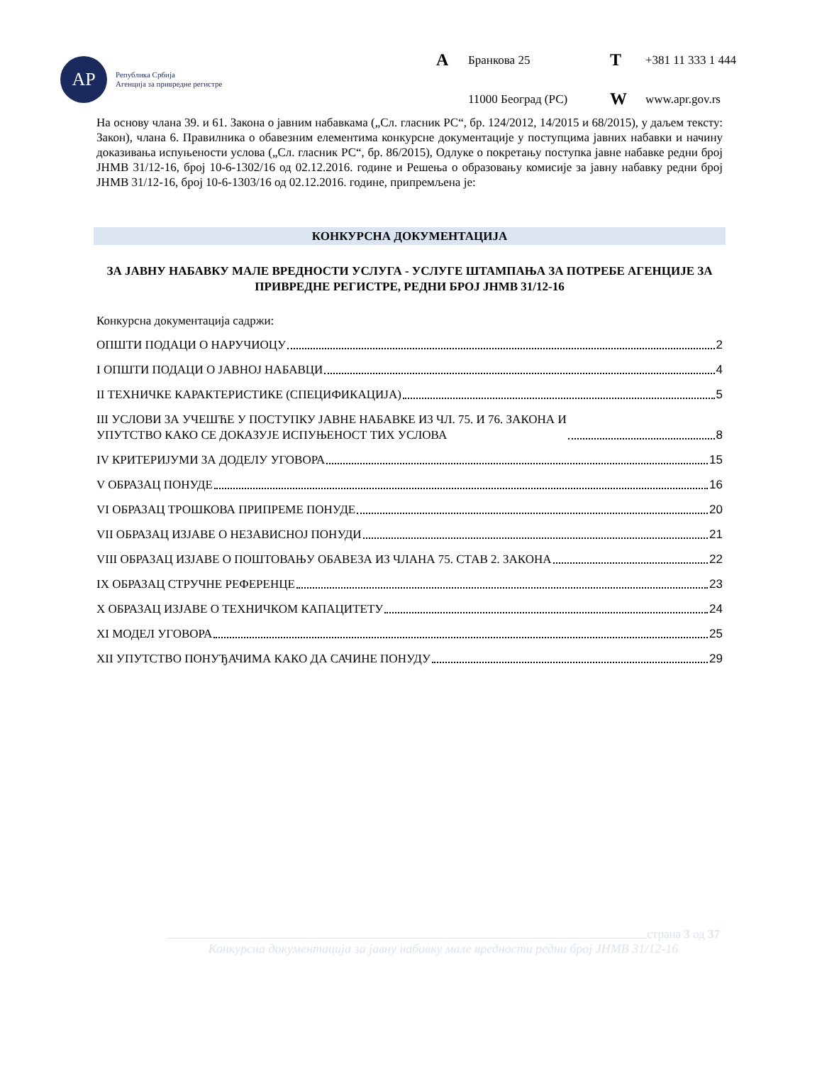АР
Република Србија
Агенција за привредне регистре
A Бранкова 25 T +381 11 333 1 444 11000 Београд (РС) W www.apr.gov.rs
На основу члана 39. и 61. Закона о јавним набавкама („Сл. гласник РС“, бр. 124/2012, 14/2015 и 68/2015), у даљем тексту: Закон), члана 6. Правилника о обавезним елементима конкурсне документације у поступцима јавних набавки и начину доказивања испуњености услова („Сл. гласник РС“, бр. 86/2015), Одлуке о покретању поступка јавне набавке редни број ЈНМВ 31/12-16, број 10-6-1302/16 од 02.12.2016. године и Решења о образовању комисије за јавну набавку редни број ЈНМВ 31/12-16, број 10-6-1303/16 од 02.12.2016. године, припремљена је:
КОНКУРСНА ДОКУМЕНТАЦИЈА
ЗА ЈАВНУ НАБАВКУ МАЛЕ ВРЕДНОСТИ УСЛУГА - УСЛУГЕ ШТАМПАЊА ЗА ПОТРЕБЕ АГЕНЦИЈЕ ЗА ПРИВРЕДНЕ РЕГИСТРЕ, РЕДНИ БРОЈ ЈНМВ 31/12-16
Конкурсна документација садржи:
ОПШТИ ПОДАЦИ О НАРУЧИОЦУ 2
I ОПШТИ ПОДАЦИ О ЈАВНОЈ НАБАВЦИ 4
II ТЕХНИЧКЕ КАРАКТЕРИСТИКЕ (СПЕЦИФИКАЦИЈА) 5
III УСЛОВИ ЗА УЧЕШЋЕ У ПОСТУПКУ ЈАВНЕ НАБАВКЕ ИЗ ЧЛ. 75. И 76. ЗАКОНА И
УПУТСТВО КАКО СЕ ДОКАЗУЈЕ ИСПУЊЕНОСТ ТИХ УСЛОВА 8
IV КРИТЕРИЈУМИ ЗА ДОДЕЛУ УГОВОРА 15
V ОБРАЗАЦ ПОНУДЕ 16
VI ОБРАЗАЦ ТРОШКОВА ПРИПРЕМЕ ПОНУДЕ 20
VII ОБРАЗАЦ ИЗЈАВЕ О НЕЗАВИСНОЈ ПОНУДИ 21
VIII ОБРАЗАЦ ИЗЈАВЕ О ПОШТОВАЊУ ОБАВЕЗА ИЗ ЧЛАНА 75. СТАВ 2. ЗАКОНА 22
IX ОБРАЗАЦ СТРУЧНЕ РЕФЕРЕНЦЕ 23
X ОБРАЗАЦ ИЗЈАВЕ О ТЕХНИЧКОМ КАПАЦИТЕТУ 24
XI МОДЕЛ УГОВОРА 25
XII УПУТСТВО ПОНУЂАЧИМА КАКО ДА САЧИНЕ ПОНУДУ 29
страна 3 од 37
Конкурсна документација за јавну набавку мале вредности редни број ЈНМВ 31/12-16